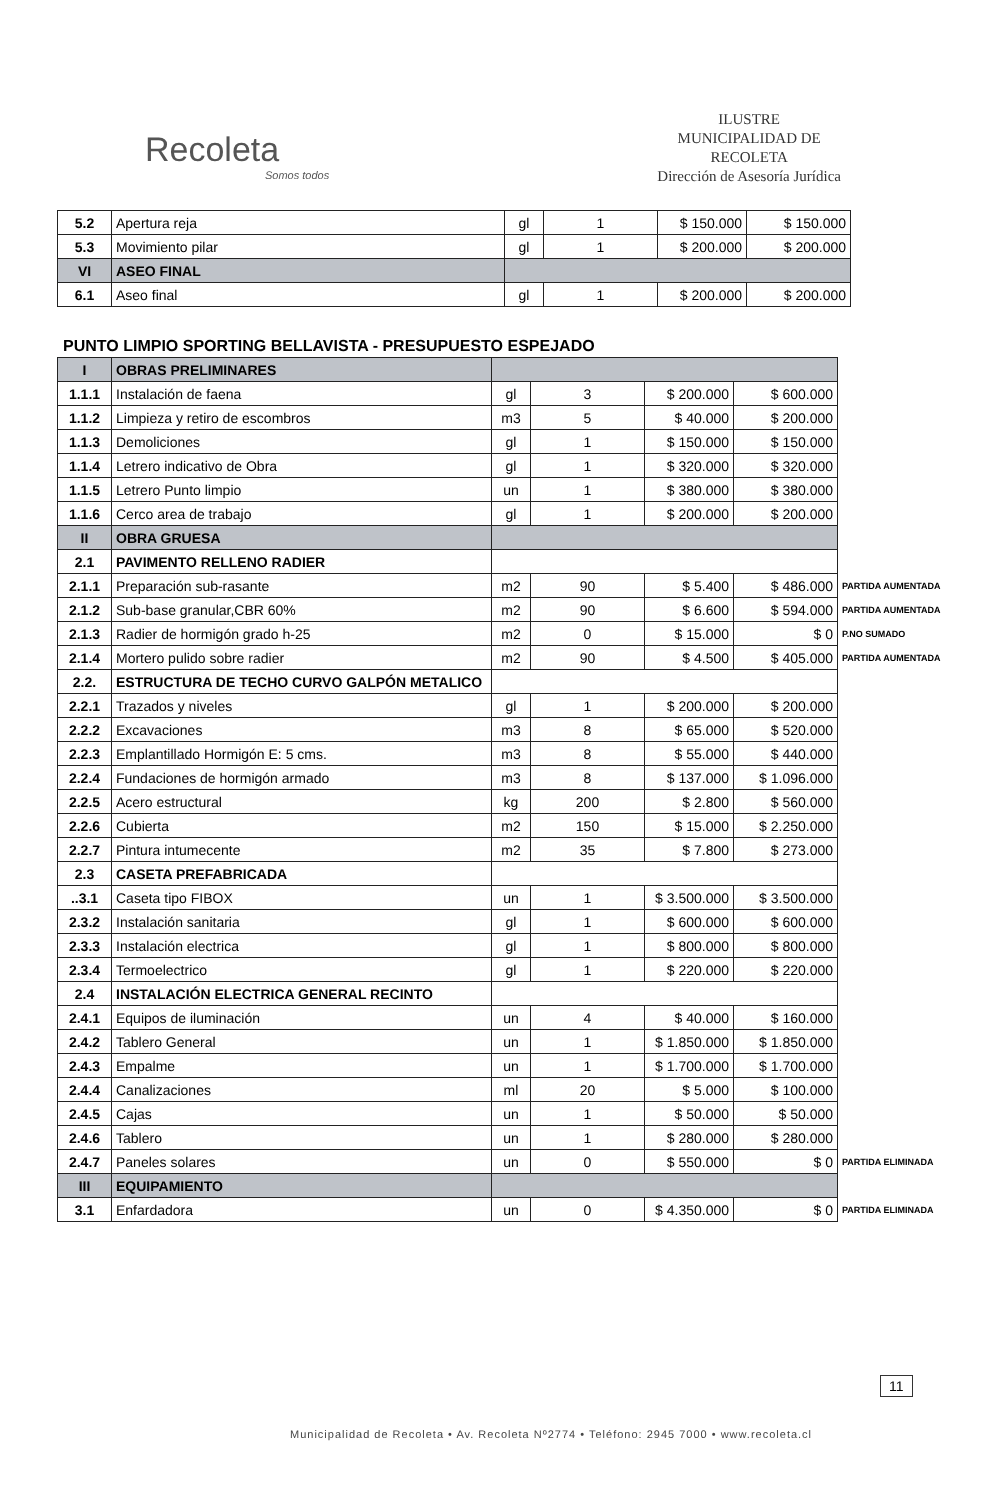Recoleta
Somos todos
ILUSTRE
MUNICIPALIDAD DE
RECOLETA
Dirección de Asesoría Jurídica
| 5.2 | Apertura reja | gl | 1 | $ 150.000 | $ 150.000 |
| 5.3 | Movimiento pilar | gl | 1 | $ 200.000 | $ 200.000 |
| VI | ASEO FINAL | | | | |
| 6.1 | Aseo final | gl | 1 | $ 200.000 | $ 200.000 |
PUNTO LIMPIO SPORTING BELLAVISTA - PRESUPUESTO ESPEJADO
| I | OBRAS PRELIMINARES | | | | | |
| 1.1.1 | Instalación de faena | gl | 3 | $ 200.000 | $ 600.000 | |
| 1.1.2 | Limpieza y retiro de escombros | m3 | 5 | $ 40.000 | $ 200.000 | |
| 1.1.3 | Demoliciones | gl | 1 | $ 150.000 | $ 150.000 | |
| 1.1.4 | Letrero indicativo de Obra | gl | 1 | $ 320.000 | $ 320.000 | |
| 1.1.5 | Letrero Punto limpio | un | 1 | $ 380.000 | $ 380.000 | |
| 1.1.6 | Cerco area de trabajo | gl | 1 | $ 200.000 | $ 200.000 | |
| II | OBRA GRUESA | | | | | |
| 2.1 | PAVIMENTO RELLENO RADIER | | | | | |
| 2.1.1 | Preparación sub-rasante | m2 | 90 | $ 5.400 | $ 486.000 | PARTIDA AUMENTADA |
| 2.1.2 | Sub-base granular,CBR 60% | m2 | 90 | $ 6.600 | $ 594.000 | PARTIDA AUMENTADA |
| 2.1.3 | Radier de hormigón grado h-25 | m2 | 0 | $ 15.000 | $ 0 | P.NO SUMADO |
| 2.1.4 | Mortero pulido sobre radier | m2 | 90 | $ 4.500 | $ 405.000 | PARTIDA AUMENTADA |
| 2.2. | ESTRUCTURA DE TECHO CURVO GALPÓN METALICO | | | | | |
| 2.2.1 | Trazados y niveles | gl | 1 | $ 200.000 | $ 200.000 | |
| 2.2.2 | Excavaciones | m3 | 8 | $ 65.000 | $ 520.000 | |
| 2.2.3 | Emplantillado Hormigón E: 5 cms. | m3 | 8 | $ 55.000 | $ 440.000 | |
| 2.2.4 | Fundaciones de hormigón armado | m3 | 8 | $ 137.000 | $ 1.096.000 | |
| 2.2.5 | Acero estructural | kg | 200 | $ 2.800 | $ 560.000 | |
| 2.2.6 | Cubierta | m2 | 150 | $ 15.000 | $ 2.250.000 | |
| 2.2.7 | Pintura intumecente | m2 | 35 | $ 7.800 | $ 273.000 | |
| 2.3 | CASETA PREFABRICADA | | | | | |
| ..3.1 | Caseta tipo FIBOX | un | 1 | $ 3.500.000 | $ 3.500.000 | |
| 2.3.2 | Instalación sanitaria | gl | 1 | $ 600.000 | $ 600.000 | |
| 2.3.3 | Instalación electrica | gl | 1 | $ 800.000 | $ 800.000 | |
| 2.3.4 | Termoelectrico | gl | 1 | $ 220.000 | $ 220.000 | |
| 2.4 | INSTALACIÓN ELECTRICA GENERAL RECINTO | | | | | |
| 2.4.1 | Equipos de iluminación | un | 4 | $ 40.000 | $ 160.000 | |
| 2.4.2 | Tablero General | un | 1 | $ 1.850.000 | $ 1.850.000 | |
| 2.4.3 | Empalme | un | 1 | $ 1.700.000 | $ 1.700.000 | |
| 2.4.4 | Canalizaciones | ml | 20 | $ 5.000 | $ 100.000 | |
| 2.4.5 | Cajas | un | 1 | $ 50.000 | $ 50.000 | |
| 2.4.6 | Tablero | un | 1 | $ 280.000 | $ 280.000 | |
| 2.4.7 | Paneles solares | un | 0 | $ 550.000 | $ 0 | PARTIDA ELIMINADA |
| III | EQUIPAMIENTO | | | | | |
| 3.1 | Enfardadora | un | 0 | $ 4.350.000 | $ 0 | PARTIDA ELIMINADA |
11
Municipalidad de Recoleta • Av. Recoleta Nº2774 • Teléfono: 2945 7000 • www.recoleta.cl